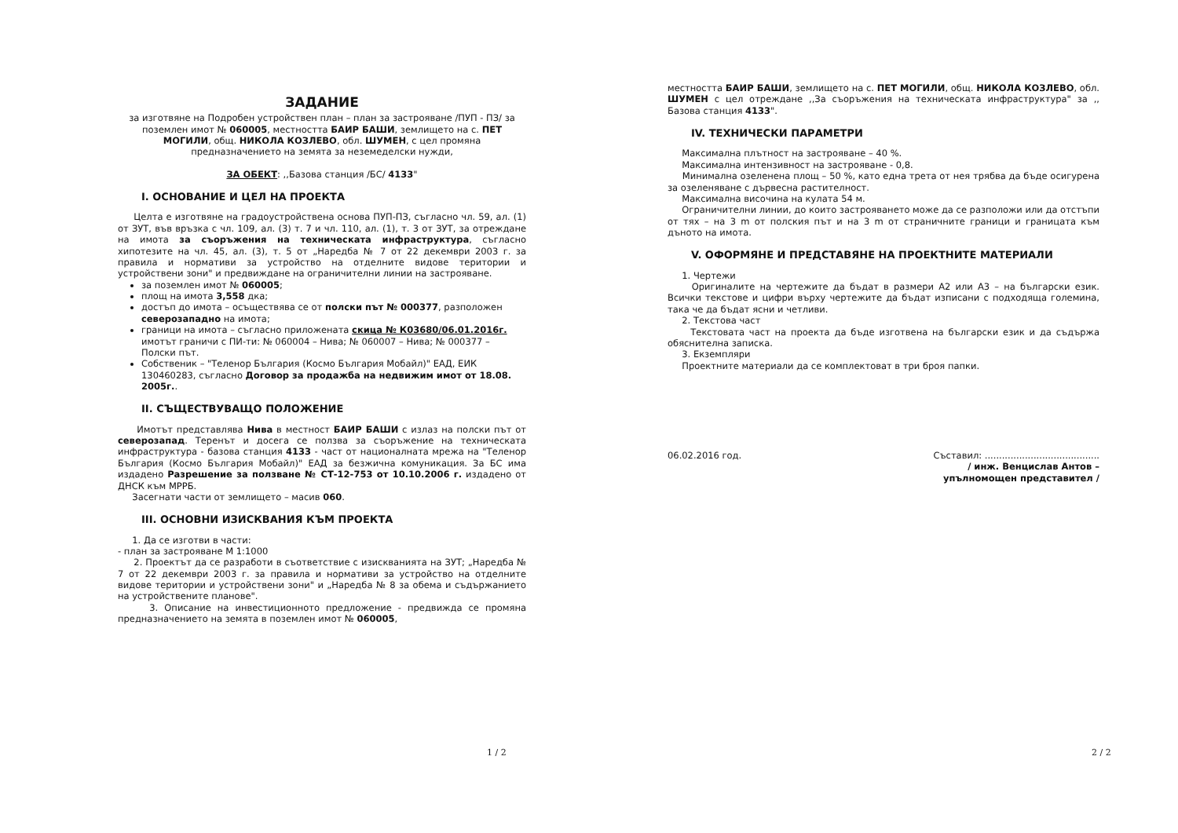ЗАДАНИЕ
за изготвяне на Подробен устройствен план – план за застрояване /ПУП - ПЗ/ за поземлен имот № 060005, местността БАИР БАШИ, землището на с. ПЕТ МОГИЛИ, общ. НИКОЛА КОЗЛЕВО, обл. ШУМЕН, с цел промяна предназначението на земята за неземеделски нужди,
ЗА ОБЕКТ: ,,Базова станция /БС/ 4133"
I. ОСНОВАНИЕ И ЦЕЛ НА ПРОЕКТА
Целта е изготвяне на градоустройствена основа ПУП-ПЗ, съгласно чл. 59, ал. (1) от ЗУТ, във връзка с чл. 109, ал. (3) т. 7 и чл. 110, ал. (1), т. 3 от ЗУТ, за отреждане на имота за съоръжения на техническата инфраструктура, съгласно хипотезите на чл. 45, ал. (3), т. 5 от „Наредба № 7 от 22 декември 2003 г. за правила и нормативи за устройство на отделните видове територии и устройствени зони" и предвиждане на ограничителни линии на застрояване.
за поземлен имот № 060005;
площ на имота 3,558 дка;
достъп до имота – осъществява се от полски път № 000377, разположен северозападно на имота;
граници на имота – съгласно приложената скица № К03680/06.01.2016г. имотът граничи с ПИ-ти: № 060004 – Нива; № 060007 – Нива; № 000377 – Полски път.
Собственик – "Теленор България (Космо България Мобайл)" ЕАД, ЕИК 130460283, съгласно Договор за продажба на недвижим имот от 18.08. 2005г..
II. СЪЩЕСТВУВАЩО ПОЛОЖЕНИЕ
Имотът представлява Нива в местност БАИР БАШИ с излаз на полски път от северозапад. Теренът и досега се ползва за съоръжение на техническата инфраструктура - базова станция 4133 - част от националната мрежа на "Теленор България (Космо България Мобайл)" ЕАД за безжична комуникация. За БС има издадено Разрешение за ползване № СТ-12-753 от 10.10.2006 г. издадено от ДНСК към МРРБ.
Засегнати части от землището – масив 060.
III. ОСНОВНИ ИЗИСКВАНИЯ КЪМ ПРОЕКТА
1. Да се изготви в части:
- план за застрояване М 1:1000
2. Проектът да се разработи в съответствие с изискванията на ЗУТ; „Наредба № 7 от 22 декември 2003 г. за правила и нормативи за устройство на отделните видове територии и устройствени зони" и „Наредба № 8 за обема и съдържанието на устройствените планове".
3. Описание на инвестиционното предложение - предвижда се промяна предназначението на земята в поземлен имот № 060005,
1 / 2
местността БАИР БАШИ, землището на с. ПЕТ МОГИЛИ, общ. НИКОЛА КОЗЛЕВО, обл. ШУМЕН с цел отреждане ,,За съоръжения на техническата инфраструктура" за ,, Базова станция 4133".
IV. ТЕХНИЧЕСКИ ПАРАМЕТРИ
Максимална плътност на застрояване – 40 %.
Максимална интензивност на застрояване - 0,8.
Минимална озеленена площ – 50 %, като една трета от нея трябва да бъде осигурена за озеленяване с дървесна растителност.
Максимална височина на кулата 54 м.
Ограничителни линии, до които застрояването може да се разположи или да отстъпи от тях – на 3 m от полския път и на 3 m от страничните граници и границата към дъното на имота.
V. ОФОРМЯНЕ И ПРЕДСТАВЯНЕ НА ПРОЕКТНИТЕ МАТЕРИАЛИ
1. Чертежи
Оригиналите на чертежите да бъдат в размери А2 или А3 – на български език. Всички текстове и цифри върху чертежите да бъдат изписани с подходяща големина, така че да бъдат ясни и четливи.
2. Текстова част
Текстовата част на проекта да бъде изготвена на български език и да съдържа обяснителна записка.
3. Екземпляри
Проектните материали да се комплектоват в три броя папки.
06.02.2016 год. Съставил: ........................................
/ инж. Венцислав Антов –
упълномощен представител /
2 / 2